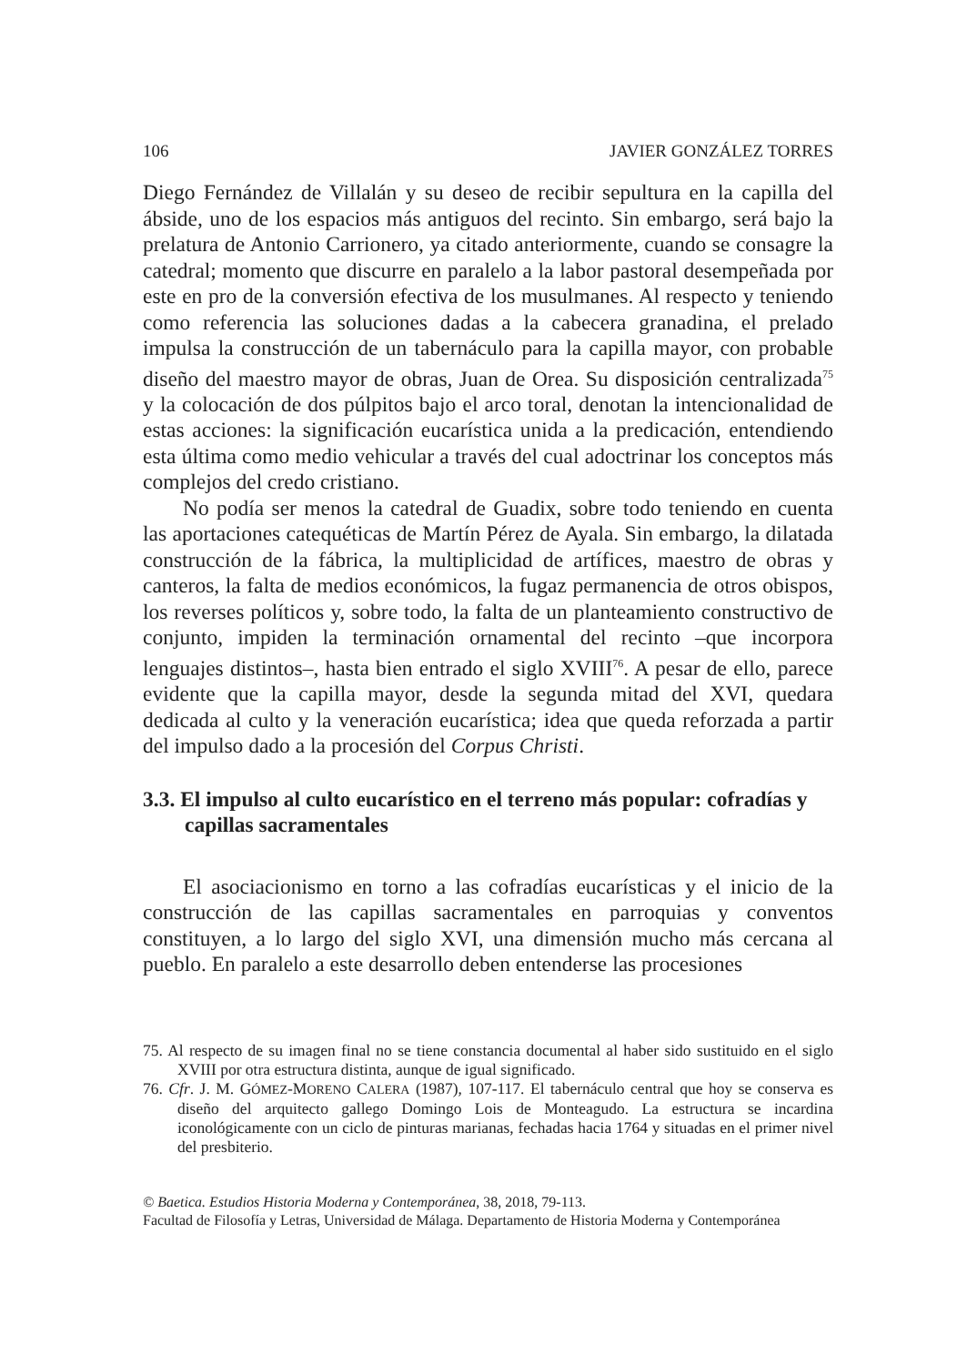106 JAVIER GONZÁLEZ TORRES
Diego Fernández de Villalán y su deseo de recibir sepultura en la capilla del ábside, uno de los espacios más antiguos del recinto. Sin embargo, será bajo la prelatura de Antonio Carrionero, ya citado anteriormente, cuando se consagre la catedral; momento que discurre en paralelo a la labor pastoral desempeñada por este en pro de la conversión efectiva de los musulmanes. Al respecto y teniendo como referencia las soluciones dadas a la cabecera granadina, el prelado impulsa la construcción de un tabernáculo para la capilla mayor, con probable diseño del maestro mayor de obras, Juan de Orea. Su disposición centralizada<sup>75</sup> y la colocación de dos púlpitos bajo el arco toral, denotan la intencionalidad de estas acciones: la significación eucarística unida a la predicación, entendiendo esta última como medio vehicular a través del cual adoctrinar los conceptos más complejos del credo cristiano.
No podía ser menos la catedral de Guadix, sobre todo teniendo en cuenta las aportaciones catequéticas de Martín Pérez de Ayala. Sin embargo, la dilatada construcción de la fábrica, la multiplicidad de artífices, maestro de obras y canteros, la falta de medios económicos, la fugaz permanencia de otros obispos, los reverses políticos y, sobre todo, la falta de un planteamiento constructivo de conjunto, impiden la terminación ornamental del recinto –que incorpora lenguajes distintos–, hasta bien entrado el siglo XVIII<sup>76</sup>. A pesar de ello, parece evidente que la capilla mayor, desde la segunda mitad del XVI, quedara dedicada al culto y la veneración eucarística; idea que queda reforzada a partir del impulso dado a la procesión del Corpus Christi.
3.3. El impulso al culto eucarístico en el terreno más popular: cofradías y capillas sacramentales
El asociacionismo en torno a las cofradías eucarísticas y el inicio de la construcción de las capillas sacramentales en parroquias y conventos constituyen, a lo largo del siglo XVI, una dimensión mucho más cercana al pueblo. En paralelo a este desarrollo deben entenderse las procesiones
75. Al respecto de su imagen final no se tiene constancia documental al haber sido sustituido en el siglo XVIII por otra estructura distinta, aunque de igual significado.
76. Cfr. J. M. GÓMEZ-MORENO CALERA (1987), 107-117. El tabernáculo central que hoy se conserva es diseño del arquitecto gallego Domingo Lois de Monteagudo. La estructura se incardina iconológicamente con un ciclo de pinturas marianas, fechadas hacia 1764 y situadas en el primer nivel del presbiterio.
© Baetica. Estudios Historia Moderna y Contemporánea, 38, 2018, 79-113.
Facultad de Filosofía y Letras, Universidad de Málaga. Departamento de Historia Moderna y Contemporánea